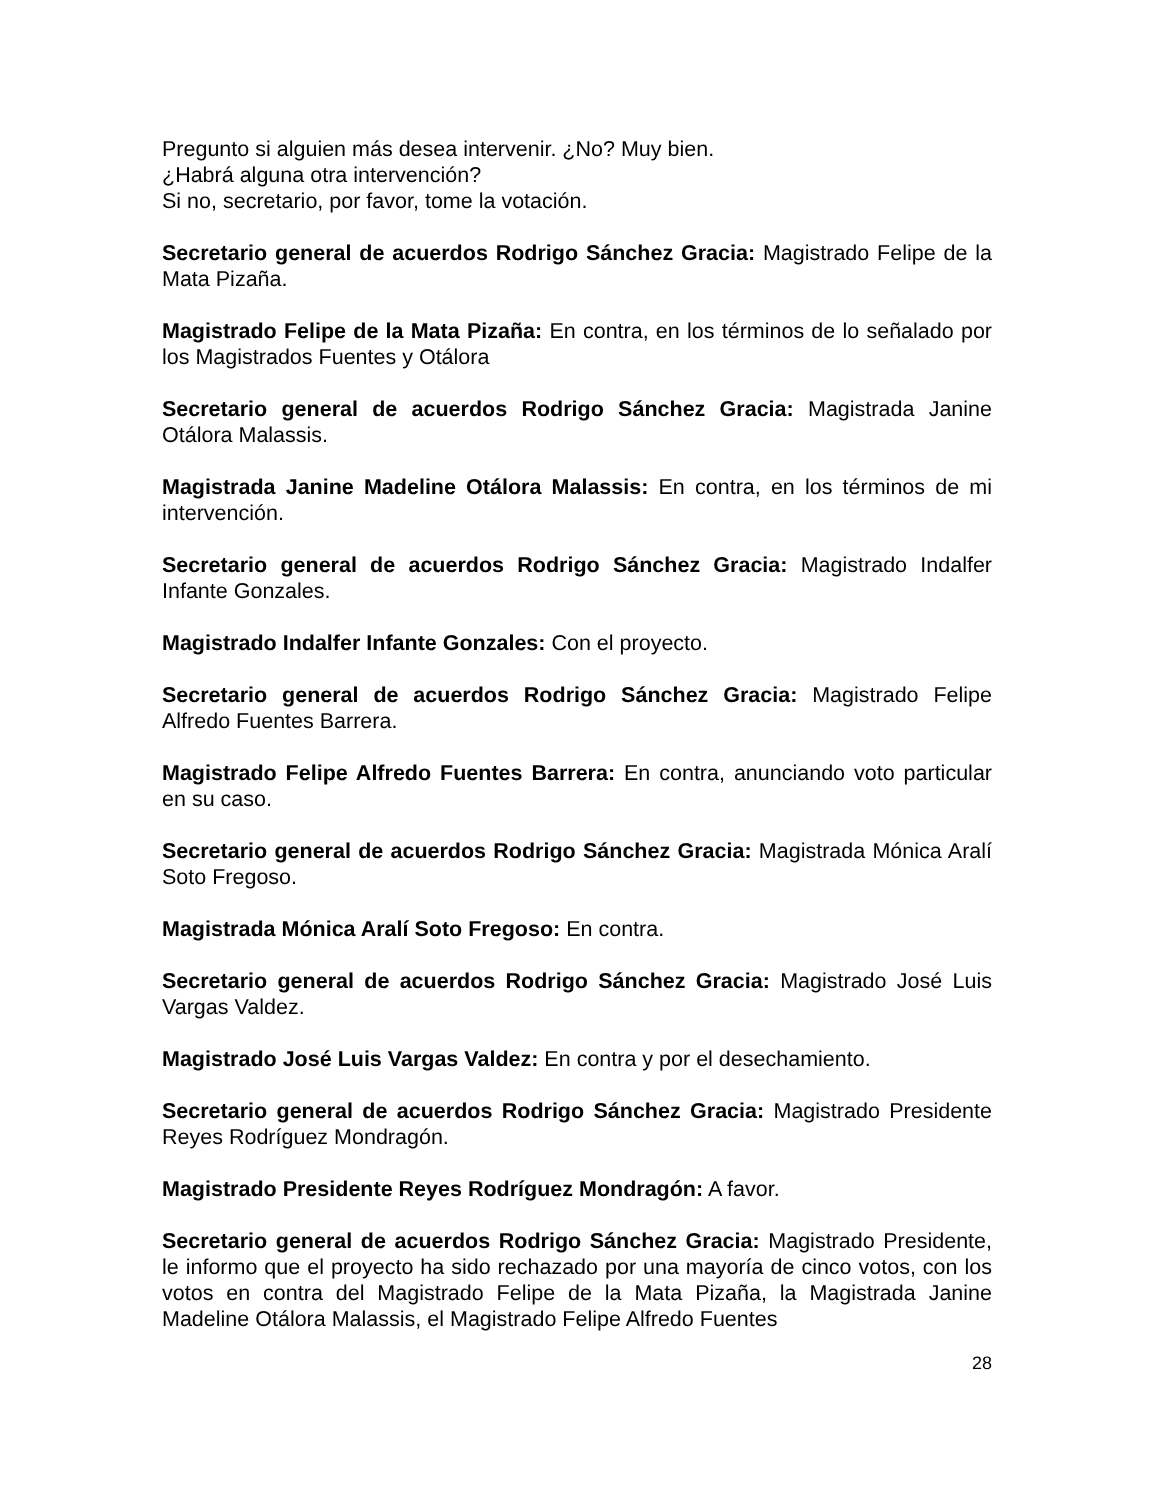Pregunto si alguien más desea intervenir. ¿No? Muy bien.
¿Habrá alguna otra intervención?
Si no, secretario, por favor, tome la votación.
Secretario general de acuerdos Rodrigo Sánchez Gracia: Magistrado Felipe de la Mata Pizaña.
Magistrado Felipe de la Mata Pizaña: En contra, en los términos de lo señalado por los Magistrados Fuentes y Otálora
Secretario general de acuerdos Rodrigo Sánchez Gracia: Magistrada Janine Otálora Malassis.
Magistrada Janine Madeline Otálora Malassis: En contra, en los términos de mi intervención.
Secretario general de acuerdos Rodrigo Sánchez Gracia: Magistrado Indalfer Infante Gonzales.
Magistrado Indalfer Infante Gonzales: Con el proyecto.
Secretario general de acuerdos Rodrigo Sánchez Gracia: Magistrado Felipe Alfredo Fuentes Barrera.
Magistrado Felipe Alfredo Fuentes Barrera: En contra, anunciando voto particular en su caso.
Secretario general de acuerdos Rodrigo Sánchez Gracia: Magistrada Mónica Aralí Soto Fregoso.
Magistrada Mónica Aralí Soto Fregoso: En contra.
Secretario general de acuerdos Rodrigo Sánchez Gracia: Magistrado José Luis Vargas Valdez.
Magistrado José Luis Vargas Valdez: En contra y por el desechamiento.
Secretario general de acuerdos Rodrigo Sánchez Gracia: Magistrado Presidente Reyes Rodríguez Mondragón.
Magistrado Presidente Reyes Rodríguez Mondragón: A favor.
Secretario general de acuerdos Rodrigo Sánchez Gracia: Magistrado Presidente, le informo que el proyecto ha sido rechazado por una mayoría de cinco votos, con los votos en contra del Magistrado Felipe de la Mata Pizaña, la Magistrada Janine Madeline Otálora Malassis, el Magistrado Felipe Alfredo Fuentes
28